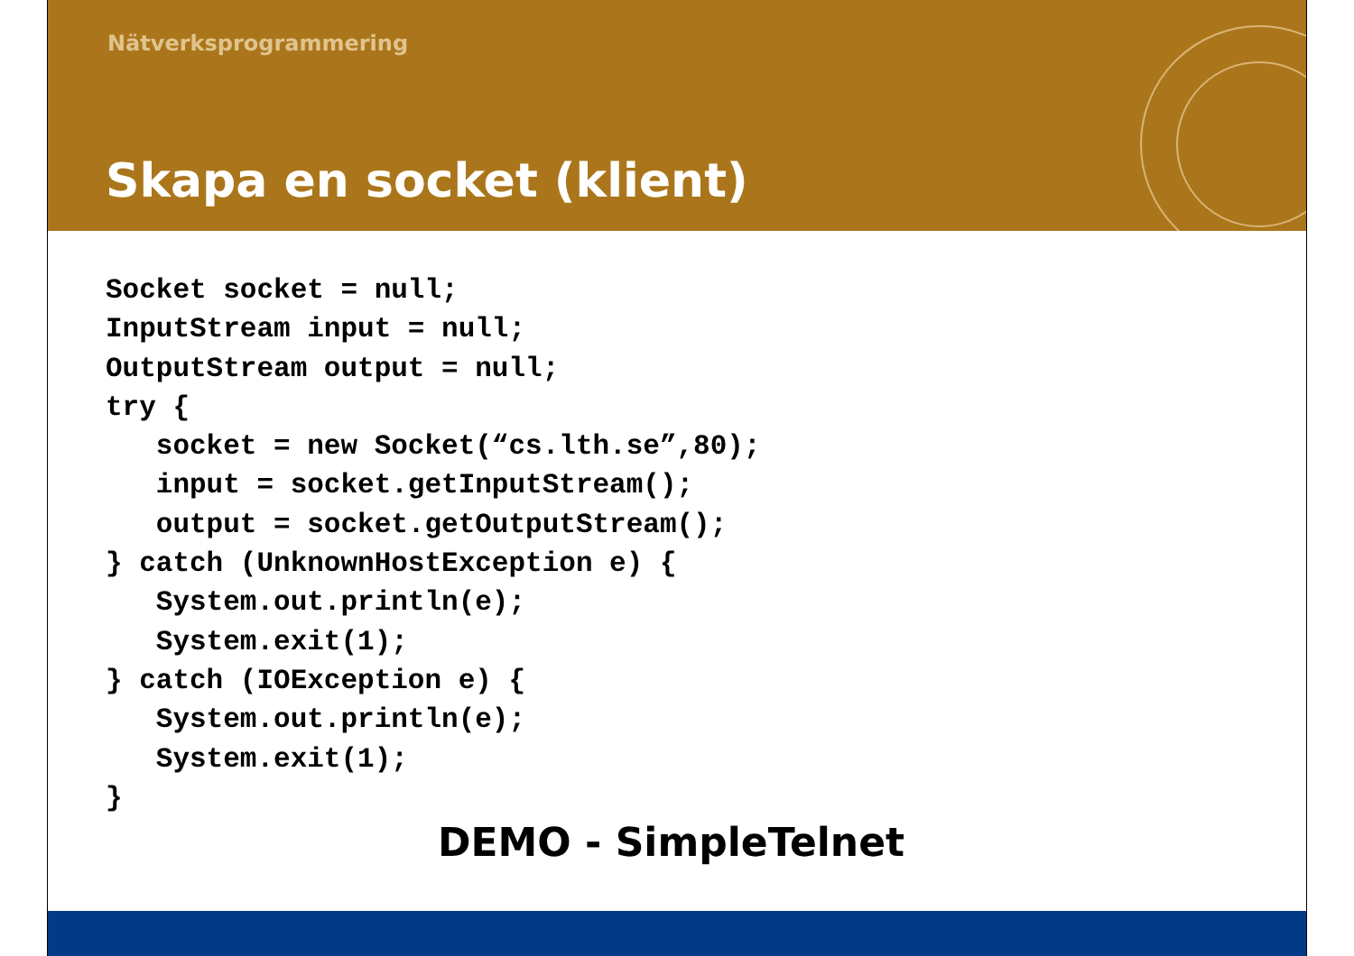Nätverksprogrammering
Skapa en socket (klient)
Socket socket = null;
InputStream input = null;
OutputStream output = null;
try {
   socket = new Socket(“cs.lth.se”,80);
   input = socket.getInputStream();
   output = socket.getOutputStream();
} catch (UnknownHostException e) {
   System.out.println(e);
   System.exit(1);
} catch (IOException e) {
   System.out.println(e);
   System.exit(1);
}
DEMO - SimpleTelnet